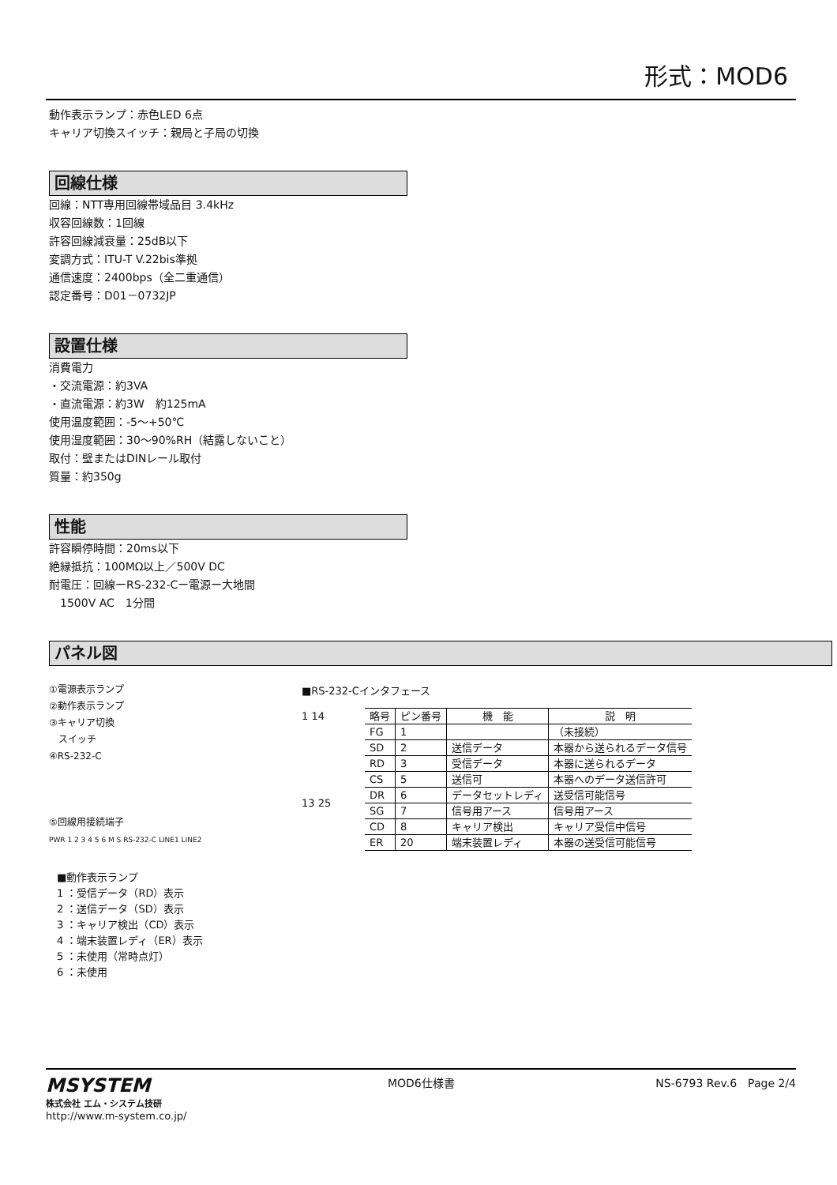形式：MOD6
動作表示ランプ：赤色LED 6点
キャリア切換スイッチ：親局と子局の切換
回線仕様
回線：NTT専用回線帯域品目 3.4kHz
収容回線数：1回線
許容回線減衰量：25dB以下
変調方式：ITU-T V.22bis準拠
通信速度：2400bps（全二重通信）
認定番号：D01－0732JP
設置仕様
消費電力
・交流電源：約3VA
・直流電源：約3W　約125mA
使用温度範囲：-5～+50℃
使用湿度範囲：30～90%RH（結露しないこと）
取付：壁またはDINレール取付
質量：約350g
性能
許容瞬停時間：20ms以下
絶縁抵抗：100MΩ以上／500V DC
耐電圧：回線ーRS-232-Cー電源ー大地間
　1500V AC　1分間
パネル図
①電源表示ランプ
②動作表示ランプ
③キャリア切換
　スイッチ
④RS-232-C
⑤回線用接続端子
PWR 1 2 3 4 5 6 M S RS-232-C LINE1 LINE2
■RS-232-Cインタフェース
1 14
13 25
| 略号 | ピン番号 | 機 能 | 説 明 |
| --- | --- | --- | --- |
| FG | 1 | | （未接続） |
| SD | 2 | 送信データ | 本器から送られるデータ信号 |
| RD | 3 | 受信データ | 本器に送られるデータ |
| CS | 5 | 送信可 | 本器へのデータ送信許可 |
| DR | 6 | データセットレディ | 送受信可能信号 |
| SG | 7 | 信号用アース | 信号用アース |
| CD | 8 | キャリア検出 | キャリア受信中信号 |
| ER | 20 | 端末装置レディ | 本器の送受信可能信号 |
■動作表示ランプ
1 ：受信データ（RD）表示
2 ：送信データ（SD）表示
3 ：キャリア検出（CD）表示
4 ：端末装置レディ（ER）表示
5 ：未使用（常時点灯）
6 ：未使用
MSYSTEM
株式会社 エム・システム技研
http://www.m-system.co.jp/
MOD6仕様書 NS-6793 Rev.6　Page 2/4